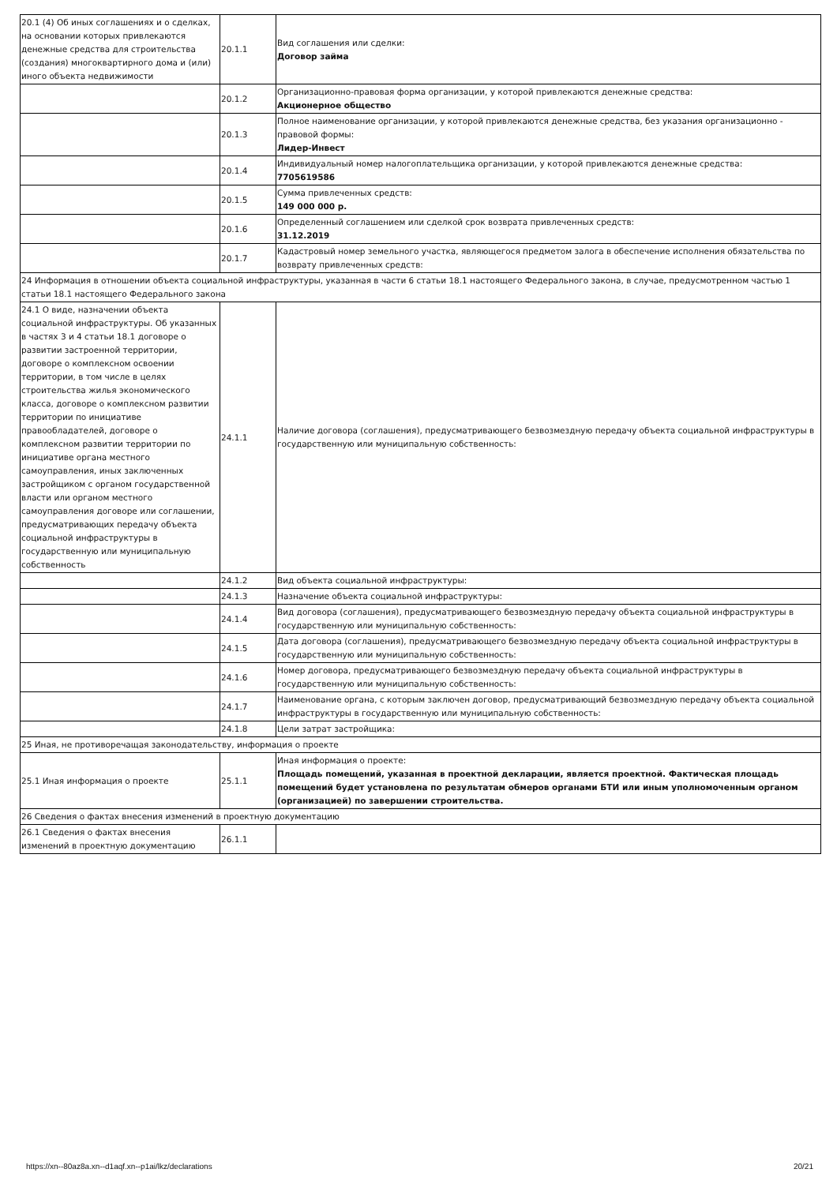| 20.1 (4) Об иных соглашениях и о сделках, на основании которых привлекаются денежные средства для строительства (создания) многоквартирного дома и (или) иного объекта недвижимости | 20.1.1 | Вид соглашения или сделки: Договор займа |
| | 20.1.2 | Организационно-правовая форма организации, у которой привлекаются денежные средства: Акционерное общество |
| | 20.1.3 | Полное наименование организации, у которой привлекаются денежные средства, без указания организационно - правовой формы: Лидер-Инвест |
| | 20.1.4 | Индивидуальный номер налогоплательщика организации, у которой привлекаются денежные средства: 7705619586 |
| | 20.1.5 | Сумма привлеченных средств: 149 000 000 р. |
| | 20.1.6 | Определенный соглашением или сделкой срок возврата привлеченных средств: 31.12.2019 |
| | 20.1.7 | Кадастровый номер земельного участка, являющегося предметом залога в обеспечение исполнения обязательства по возврату привлеченных средств: |
| 24 Информация в отношении объекта социальной инфраструктуры, указанная в части 6 статьи 18.1 настоящего Федерального закона, в случае, предусмотренном частью 1 статьи 18.1 настоящего Федерального закона | | |
| 24.1 О виде, назначении объекта социальной инфраструктуры. Об указанных в частях 3 и 4 статьи 18.1 договоре о развитии застроенной территории, договоре о комплексном освоении территории, в том числе в целях строительства жилья экономического класса, договоре о комплексном развитии территории по инициативе правообладателей, договоре о комплексном развитии территории по инициативе органа местного самоуправления, иных заключенных застройщиком с органом государственной власти или органом местного самоуправления договоре или соглашении, предусматривающих передачу объекта социальной инфраструктуры в государственную или муниципальную собственность | 24.1.1 | Наличие договора (соглашения), предусматривающего безвозмездную передачу объекта социальной инфраструктуры в государственную или муниципальную собственность: |
| | 24.1.2 | Вид объекта социальной инфраструктуры: |
| | 24.1.3 | Назначение объекта социальной инфраструктуры: |
| | 24.1.4 | Вид договора (соглашения), предусматривающего безвозмездную передачу объекта социальной инфраструктуры в государственную или муниципальную собственность: |
| | 24.1.5 | Дата договора (соглашения), предусматривающего безвозмездную передачу объекта социальной инфраструктуры в государственную или муниципальную собственность: |
| | 24.1.6 | Номер договора, предусматривающего безвозмездную передачу объекта социальной инфраструктуры в государственную или муниципальную собственность: |
| | 24.1.7 | Наименование органа, с которым заключен договор, предусматривающий безвозмездную передачу объекта социальной инфраструктуры в государственную или муниципальную собственность: |
| | 24.1.8 | Цели затрат застройщика: |
| 25 Иная, не противоречащая законодательству, информация о проекте | | |
| 25.1 Иная информация о проекте | 25.1.1 | Иная информация о проекте: Площадь помещений, указанная в проектной декларации, является проектной. Фактическая площадь помещений будет установлена по результатам обмеров органами БТИ или иным уполномоченным органом (организацией) по завершении строительства. |
| 26 Сведения о фактах внесения изменений в проектную документацию | | |
| 26.1 Сведения о фактах внесения изменений в проектную документацию | 26.1.1 | |
https://xn--80az8a.xn--d1aqf.xn--p1ai/lkz/declarations 20/21